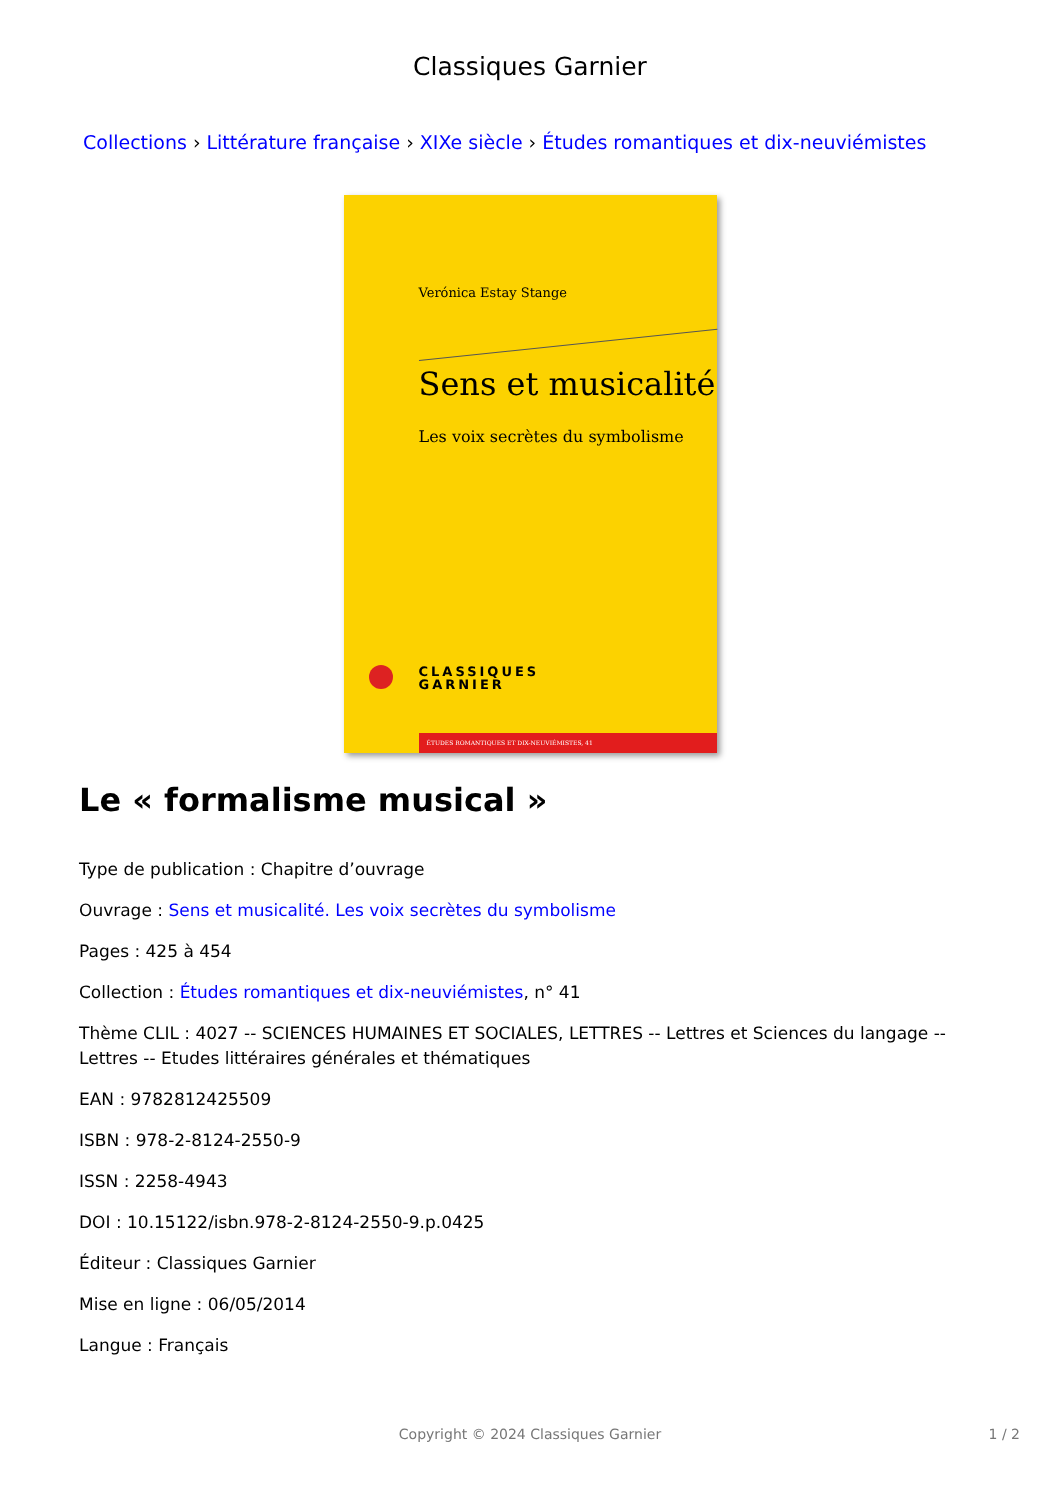Classiques Garnier
Collections › Littérature française › XIXe siècle › Études romantiques et dix-neuviémistes
Verónica Estay Stange
Sens et musicalité
Les voix secrètes du symbolisme
CLASSIQUES
GARNIER
ÉTUDES ROMANTIQUES ET DIX-NEUVIÉMISTES, 41
Le « formalisme musical »
Type de publication : Chapitre d’ouvrage
Ouvrage : Sens et musicalité. Les voix secrètes du symbolisme
Pages : 425 à 454
Collection : Études romantiques et dix-neuviémistes, n° 41
Thème CLIL : 4027 -- SCIENCES HUMAINES ET SOCIALES, LETTRES -- Lettres et Sciences du langage -- Lettres -- Etudes littéraires générales et thématiques
EAN : 9782812425509
ISBN : 978-2-8124-2550-9
ISSN : 2258-4943
DOI : 10.15122/isbn.978-2-8124-2550-9.p.0425
Éditeur : Classiques Garnier
Mise en ligne : 06/05/2014
Langue : Français
Copyright © 2024 Classiques Garnier
1 / 2